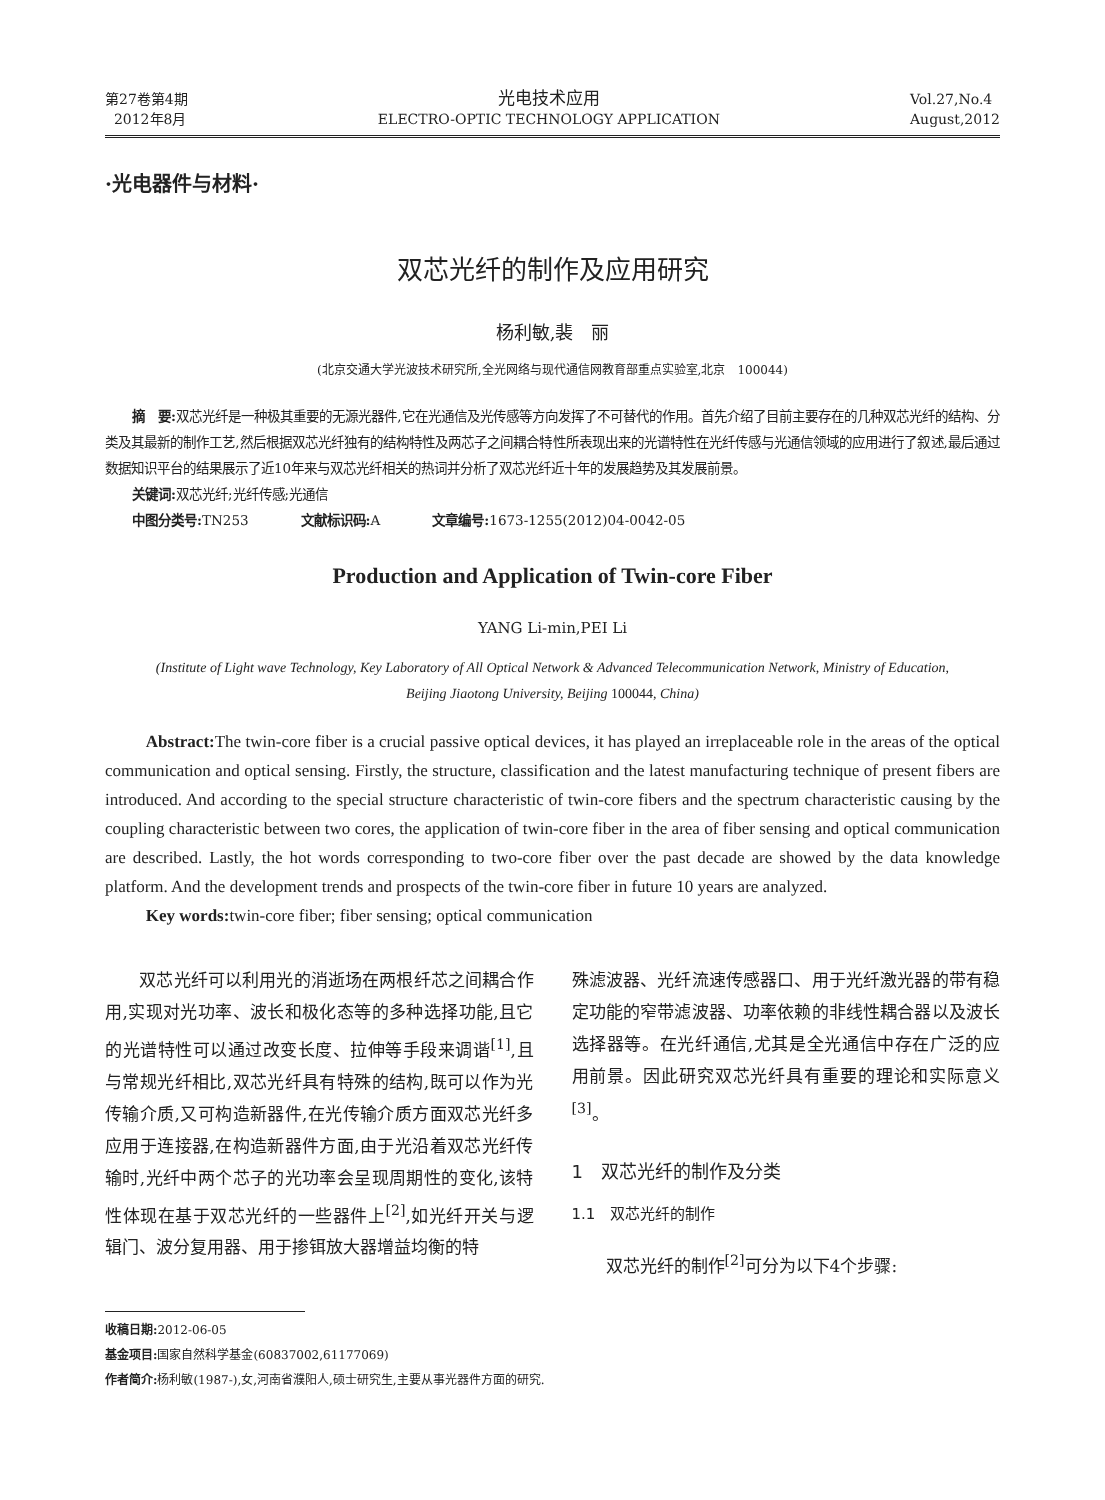第27卷第4期
2012年8月
光电技术应用
ELECTRO-OPTIC TECHNOLOGY APPLICATION
Vol.27,No.4
August,2012
·光电器件与材料·
双芯光纤的制作及应用研究
杨利敏,裴　丽
(北京交通大学光波技术研究所,全光网络与现代通信网教育部重点实验室,北京　100044)
摘　要: 双芯光纤是一种极其重要的无源光器件,它在光通信及光传感等方向发挥了不可替代的作用。首先介绍了目前主要存在的几种双芯光纤的结构、分类及其最新的制作工艺,然后根据双芯光纤独有的结构特性及两芯子之间耦合特性所表现出来的光谱特性在光纤传感与光通信领域的应用进行了叙述,最后通过数据知识平台的结果展示了近10年来与双芯光纤相关的热词并分析了双芯光纤近十年的发展趋势及其发展前景。
关键词: 双芯光纤;光纤传感;光通信
中图分类号: TN253　　　　文献标识码: A　　　　文章编号: 1673-1255(2012)04-0042-05
Production and Application of Twin-core Fiber
YANG Li-min,PEI Li
(Institute of Light wave Technology, Key Laboratory of All Optical Network & Advanced Telecommunication Network, Ministry of Education, Beijing Jiaotong University, Beijing 100044, China)
Abstract: The twin-core fiber is a crucial passive optical devices, it has played an irreplaceable role in the areas of the optical communication and optical sensing. Firstly, the structure, classification and the latest manufacturing technique of present fibers are introduced. And according to the special structure characteristic of twin-core fibers and the spectrum characteristic causing by the coupling characteristic between two cores, the application of twin-core fiber in the area of fiber sensing and optical communication are described. Lastly, the hot words corresponding to two-core fiber over the past decade are showed by the data knowledge platform. And the development trends and prospects of the twin-core fiber in future 10 years are analyzed.
Key words: twin-core fiber; fiber sensing; optical communication
　　双芯光纤可以利用光的消逝场在两根纤芯之间耦合作用,实现对光功率、波长和极化态等的多种选择功能,且它的光谱特性可以通过改变长度、拉伸等手段来调谐<sup>[1]</sup>,且与常规光纤相比,双芯光纤具有特殊的结构,既可以作为光传输介质,又可构造新器件,在光传输介质方面双芯光纤多应用于连接器,在构造新器件方面,由于光沿着双芯光纤传输时,光纤中两个芯子的光功率会呈现周期性的变化,该特性体现在基于双芯光纤的一些器件上<sup>[2]</sup>,如光纤开关与逻辑门、波分复用器、用于掺铒放大器增益均衡的特
殊滤波器、光纤流速传感器口、用于光纤激光器的带有稳定功能的窄带滤波器、功率依赖的非线性耦合器以及波长选择器等。在光纤通信,尤其是全光通信中存在广泛的应用前景。因此研究双芯光纤具有重要的理论和实际意义<sup>[3]</sup>。
1　双芯光纤的制作及分类
1.1　双芯光纤的制作
　　双芯光纤的制作<sup>[2]</sup>可分为以下4个步骤:
收稿日期: 2012-06-05
基金项目: 国家自然科学基金(60837002,61177069)
作者简介: 杨利敏(1987-),女,河南省濮阳人,硕士研究生,主要从事光器件方面的研究.